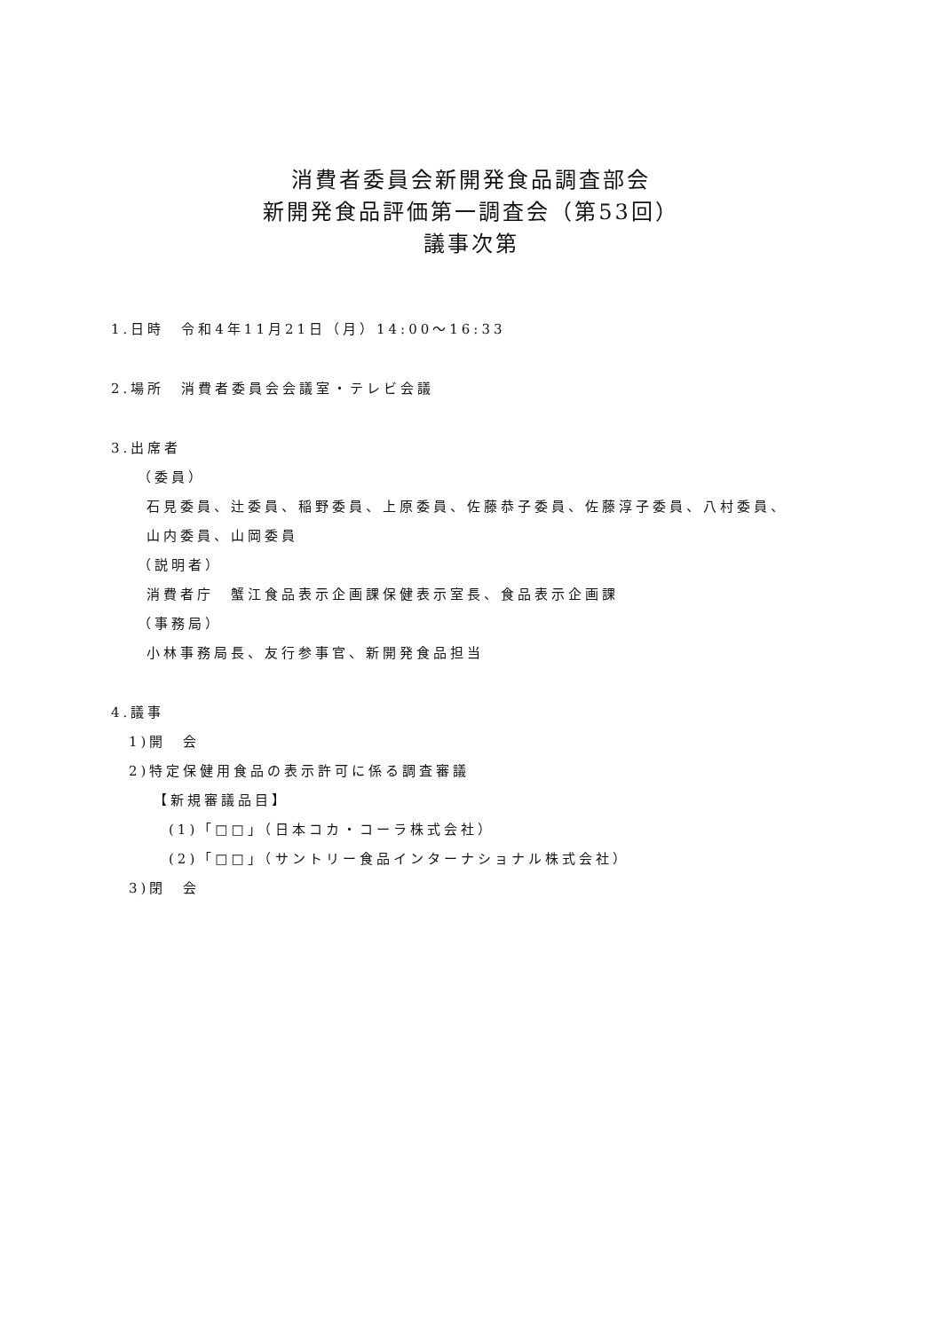消費者委員会新開発食品調査部会
新開発食品評価第一調査会（第53回）
議事次第
1.日時　令和4年11月21日（月）14:00～16:33
2.場所　消費者委員会会議室・テレビ会議
3.出席者
（委員）
石見委員、辻委員、稲野委員、上原委員、佐藤恭子委員、佐藤淳子委員、八村委員、
山内委員、山岡委員
（説明者）
消費者庁　蟹江食品表示企画課保健表示室長、食品表示企画課
（事務局）
小林事務局長、友行参事官、新開発食品担当
4.議事
1)開　会
2)特定保健用食品の表示許可に係る調査審議
【新規審議品目】
(1)「□□」（日本コカ・コーラ株式会社）
(2)「□□」（サントリー食品インターナショナル株式会社）
3)閉　会